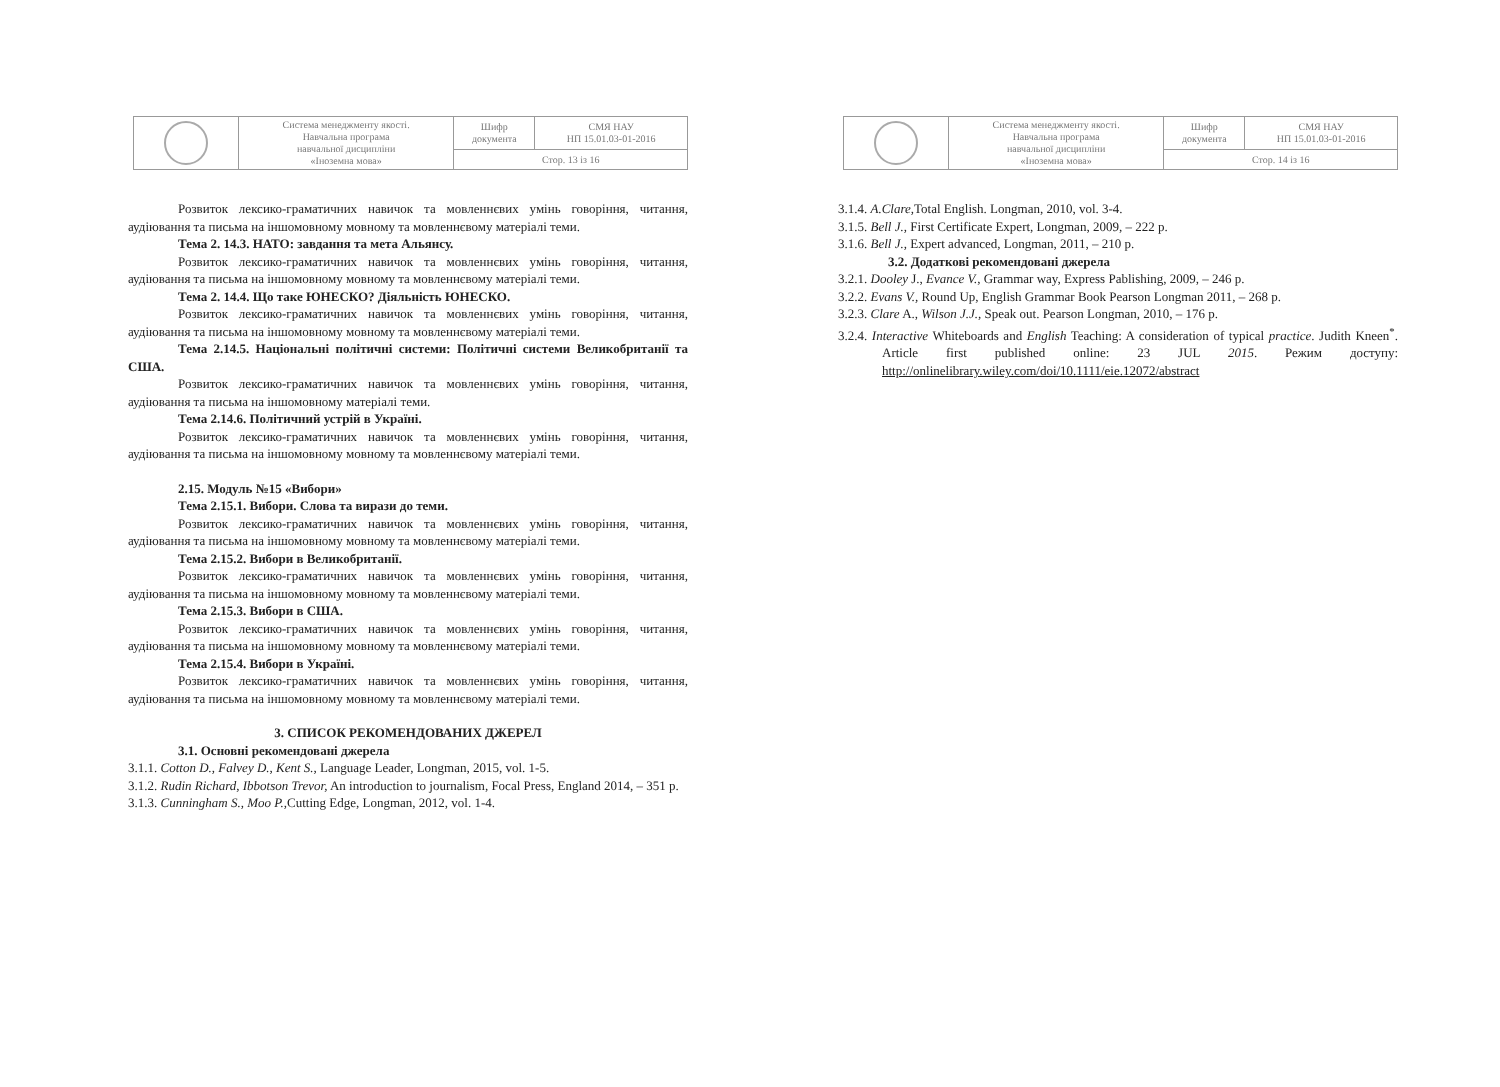| | Система менеджменту якості. Навчальна програма навчальної дисципліни «Іноземна мова» | Шифр документа | СМЯ НАУ НП 15.01.03-01-2016 |
| | | Стор. 13 із 16 | |
Розвиток лексико-граматичних навичок та мовленнєвих умінь говоріння, читання, аудіювання та письма на іншомовному мовному та мовленнєвому матеріалі теми.
Тема 2. 14.3. НАТО: завдання та мета Альянсу.
Розвиток лексико-граматичних навичок та мовленнєвих умінь говоріння, читання, аудіювання та письма на іншомовному мовному та мовленнєвому матеріалі теми.
Тема 2. 14.4. Що таке ЮНЕСКО? Діяльність ЮНЕСКО.
Розвиток лексико-граматичних навичок та мовленнєвих умінь говоріння, читання, аудіювання та письма на іншомовному мовному та мовленнєвому матеріалі теми.
Тема 2.14.5. Національні політичні системи: Політичні системи Великобританії та США.
Розвиток лексико-граматичних навичок та мовленнєвих умінь говоріння, читання, аудіювання та письма на іншомовному матеріалі теми.
Тема 2.14.6. Політичний устрій в Україні.
Розвиток лексико-граматичних навичок та мовленнєвих умінь говоріння, читання, аудіювання та письма на іншомовному мовному та мовленнєвому матеріалі теми.
2.15. Модуль №15 «Вибори»
Тема 2.15.1. Вибори. Слова та вирази до теми.
Розвиток лексико-граматичних навичок та мовленнєвих умінь говоріння, читання, аудіювання та письма на іншомовному мовному та мовленнєвому матеріалі теми.
Тема 2.15.2. Вибори в Великобританії.
Розвиток лексико-граматичних навичок та мовленнєвих умінь говоріння, читання, аудіювання та письма на іншомовному мовному та мовленнєвому матеріалі теми.
Тема 2.15.3. Вибори в США.
Розвиток лексико-граматичних навичок та мовленнєвих умінь говоріння, читання, аудіювання та письма на іншомовному мовному та мовленнєвому матеріалі теми.
Тема 2.15.4. Вибори в Україні.
Розвиток лексико-граматичних навичок та мовленнєвих умінь говоріння, читання, аудіювання та письма на іншомовному мовному та мовленнєвому матеріалі теми.
3. СПИСОК РЕКОМЕНДОВАНИХ ДЖЕРЕЛ
3.1. Основні рекомендовані джерела
3.1.1. Cotton D., Falvey D., Kent S., Language Leader, Longman, 2015, vol. 1-5.
3.1.2. Rudin Richard, Ibbotson Trevor, An introduction to journalism, Focal Press, England 2014, – 351 p.
3.1.3. Cunningham S., Moo P., Cutting Edge, Longman, 2012, vol. 1-4.
| | Система менеджменту якості. Навчальна програма навчальної дисципліни «Іноземна мова» | Шифр документа | СМЯ НАУ НП 15.01.03-01-2016 |
| | | Стор. 14 із 16 | |
3.1.4. A.Clare, Total English. Longman, 2010, vol. 3-4.
3.1.5. Bell J., First Certificate Expert, Longman, 2009, – 222 p.
3.1.6. Bell J., Expert advanced, Longman, 2011, – 210 p.
3.2. Додаткові рекомендовані джерела
3.2.1. Dooley J., Evance V., Grammar way, Express Pablishing, 2009, – 246 p.
3.2.2. Evans V., Round Up, English Grammar Book Pearson Longman 2011, – 268 p.
3.2.3. Clare A., Wilson J.J., Speak out. Pearson Longman, 2010, – 176 p.
3.2.4. Interactive Whiteboards and English Teaching: A consideration of typical practice. Judith Kneen<sup>*</sup>. Article first published online: 23 JUL 2015. Режим доступу: http://onlinelibrary.wiley.com/doi/10.1111/eie.12072/abstract